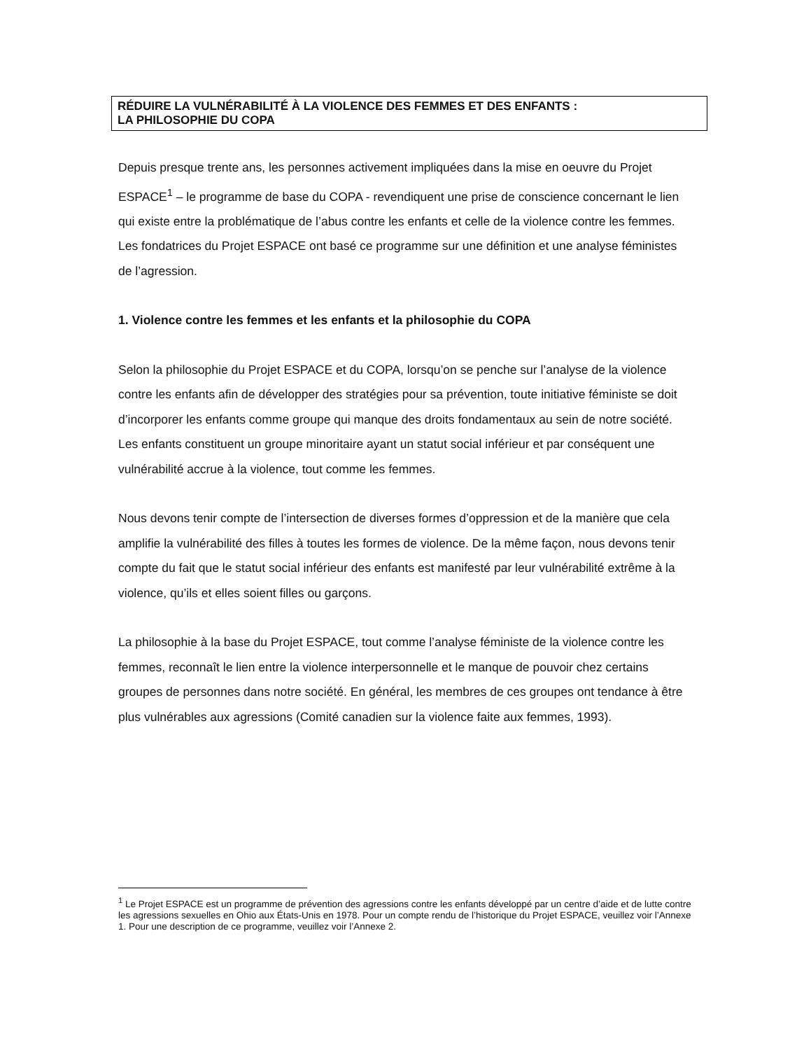RÉDUIRE LA VULNÉRABILITÉ À LA VIOLENCE DES FEMMES ET DES ENFANTS :
LA PHILOSOPHIE DU COPA
Depuis presque trente ans, les personnes activement impliquées dans la mise en oeuvre du Projet ESPACE<sup>1</sup> – le programme de base du COPA - revendiquent une prise de conscience concernant le lien qui existe entre la problématique de l’abus contre les enfants et celle de la violence contre les femmes. Les fondatrices du Projet ESPACE ont basé ce programme sur une définition et une analyse féministes de l’agression.
1. Violence contre les femmes et les enfants et la philosophie du COPA
Selon la philosophie du Projet ESPACE et du COPA, lorsqu’on se penche sur l’analyse de la violence contre les enfants afin de développer des stratégies pour sa prévention, toute initiative féministe se doit d’incorporer les enfants comme groupe qui manque des droits fondamentaux au sein de notre société. Les enfants constituent un groupe minoritaire ayant un statut social inférieur et par conséquent une vulnérabilité accrue à la violence, tout comme les femmes.
Nous devons tenir compte de l’intersection de diverses formes d’oppression et de la manière que cela amplifie la vulnérabilité des filles à toutes les formes de violence. De la même façon, nous devons tenir compte du fait que le statut social inférieur des enfants est manifesté par leur vulnérabilité extrême à la violence, qu’ils et elles soient filles ou garçons.
La philosophie à la base du Projet ESPACE, tout comme l’analyse féministe de la violence contre les femmes, reconnaît le lien entre la violence interpersonnelle et le manque de pouvoir chez certains groupes de personnes dans notre société. En général, les membres de ces groupes ont tendance à être plus vulnérables aux agressions (Comité canadien sur la violence faite aux femmes, 1993).
<sup>1</sup> Le Projet ESPACE est un programme de prévention des agressions contre les enfants développé par un centre d’aide et de lutte contre les agressions sexuelles en Ohio aux États-Unis en 1978. Pour un compte rendu de l’historique du Projet ESPACE, veuillez voir l’Annexe 1. Pour une description de ce programme, veuillez voir l’Annexe 2.